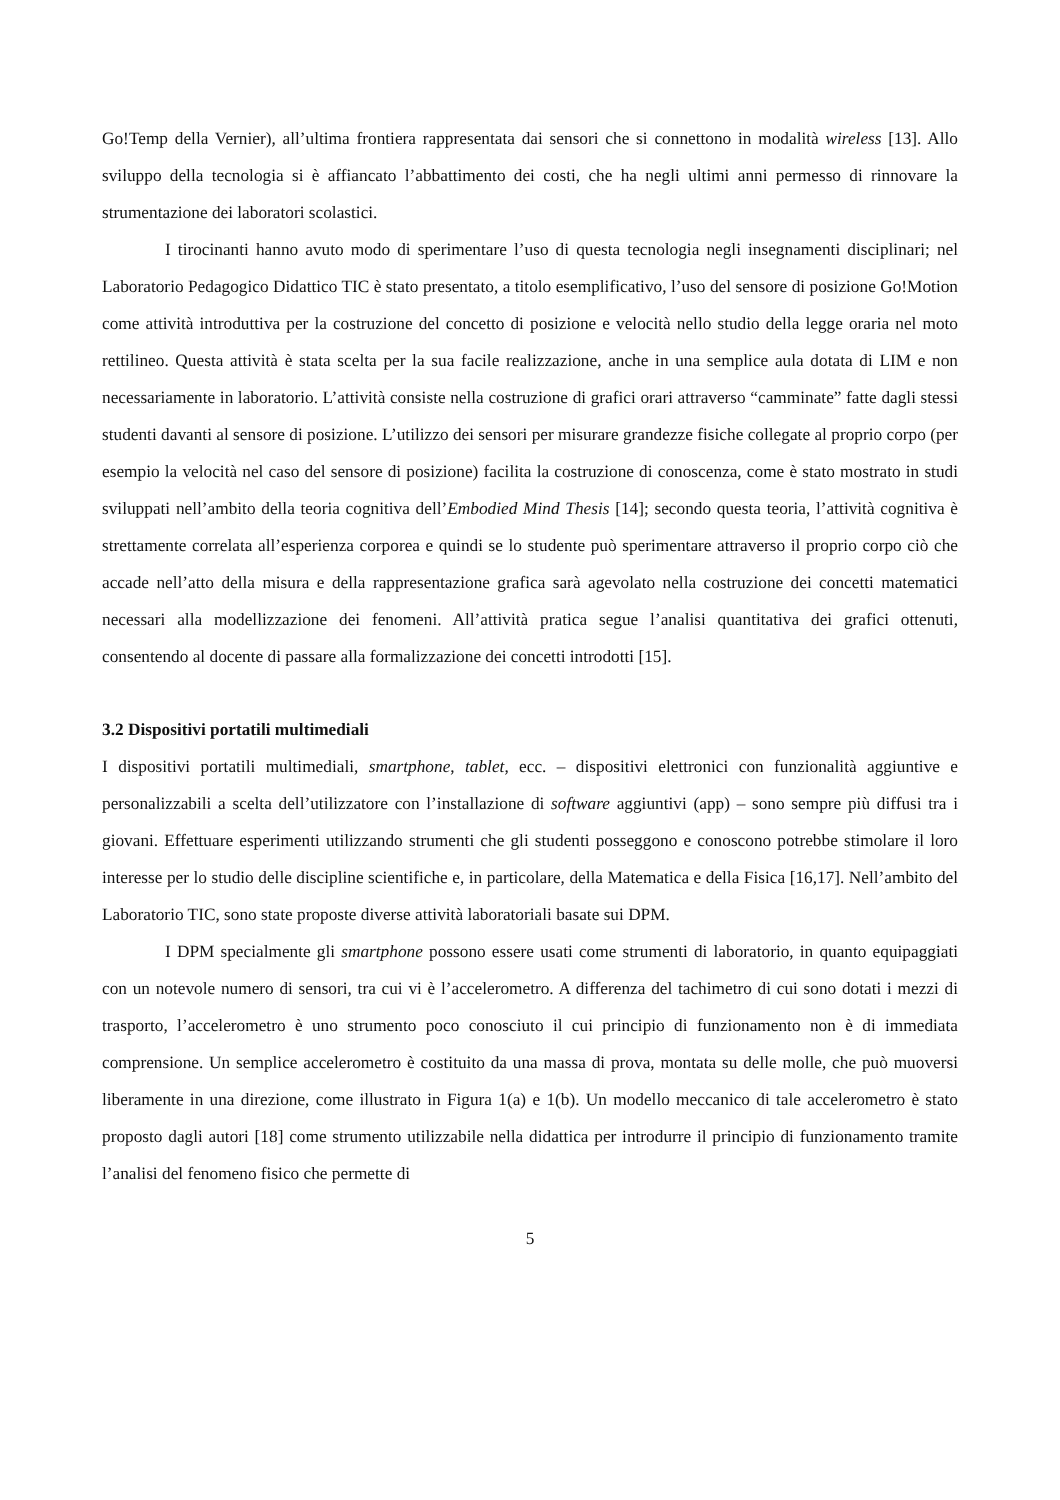Go!Temp della Vernier), all’ultima frontiera rappresentata dai sensori che si connettono in modalità wireless [13]. Allo sviluppo della tecnologia si è affiancato l’abbattimento dei costi, che ha negli ultimi anni permesso di rinnovare la strumentazione dei laboratori scolastici.
I tirocinanti hanno avuto modo di sperimentare l’uso di questa tecnologia negli insegnamenti disciplinari; nel Laboratorio Pedagogico Didattico TIC è stato presentato, a titolo esemplificativo, l’uso del sensore di posizione Go!Motion come attività introduttiva per la costruzione del concetto di posizione e velocità nello studio della legge oraria nel moto rettilineo. Questa attività è stata scelta per la sua facile realizzazione, anche in una semplice aula dotata di LIM e non necessariamente in laboratorio. L’attività consiste nella costruzione di grafici orari attraverso “camminate” fatte dagli stessi studenti davanti al sensore di posizione. L’utilizzo dei sensori per misurare grandezze fisiche collegate al proprio corpo (per esempio la velocità nel caso del sensore di posizione) facilita la costruzione di conoscenza, come è stato mostrato in studi sviluppati nell’ambito della teoria cognitiva dell’Embodied Mind Thesis [14]; secondo questa teoria, l’attività cognitiva è strettamente correlata all’esperienza corporea e quindi se lo studente può sperimentare attraverso il proprio corpo ciò che accade nell’atto della misura e della rappresentazione grafica sarà agevolato nella costruzione dei concetti matematici necessari alla modellizzazione dei fenomeni. All’attività pratica segue l’analisi quantitativa dei grafici ottenuti, consentendo al docente di passare alla formalizzazione dei concetti introdotti [15].
3.2 Dispositivi portatili multimediali
I dispositivi portatili multimediali, smartphone, tablet, ecc. – dispositivi elettronici con funzionalità aggiuntive e personalizzabili a scelta dell’utilizzatore con l’installazione di software aggiuntivi (app) – sono sempre più diffusi tra i giovani. Effettuare esperimenti utilizzando strumenti che gli studenti posseggono e conoscono potrebbe stimolare il loro interesse per lo studio delle discipline scientifiche e, in particolare, della Matematica e della Fisica [16,17]. Nell’ambito del Laboratorio TIC, sono state proposte diverse attività laboratoriali basate sui DPM.
I DPM specialmente gli smartphone possono essere usati come strumenti di laboratorio, in quanto equipaggiati con un notevole numero di sensori, tra cui vi è l’accelerometro. A differenza del tachimetro di cui sono dotati i mezzi di trasporto, l’accelerometro è uno strumento poco conosciuto il cui principio di funzionamento non è di immediata comprensione. Un semplice accelerometro è costituito da una massa di prova, montata su delle molle, che può muoversi liberamente in una direzione, come illustrato in Figura 1(a) e 1(b). Un modello meccanico di tale accelerometro è stato proposto dagli autori [18] come strumento utilizzabile nella didattica per introdurre il principio di funzionamento tramite l’analisi del fenomeno fisico che permette di
5